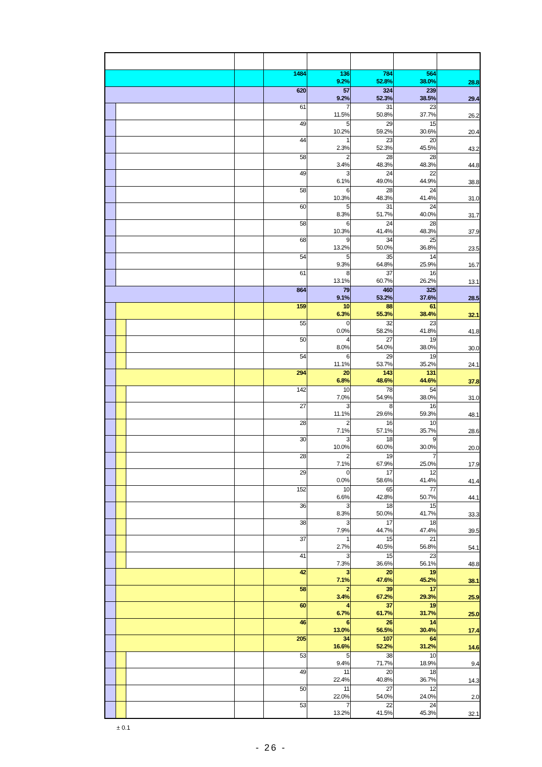| | | 1484 | 136 9.2% | 784 52.8% | 564 38.0% | 28.8 |
| | | 620 | 57 9.2% | 324 52.3% | 239 38.5% | 29.4 |
| | | 61 | 7 11.5% | 31 50.8% | 23 37.7% | 26.2 |
| | | 49 | 5 10.2% | 29 59.2% | 15 30.6% | 20.4 |
| | | 44 | 1 2.3% | 23 52.3% | 20 45.5% | 43.2 |
| | | 58 | 2 3.4% | 28 48.3% | 28 48.3% | 44.8 |
| | | 49 | 3 6.1% | 24 49.0% | 22 44.9% | 38.8 |
| | | 58 | 6 10.3% | 28 48.3% | 24 41.4% | 31.0 |
| | | 60 | 5 8.3% | 31 51.7% | 24 40.0% | 31.7 |
| | | 58 | 6 10.3% | 24 41.4% | 28 48.3% | 37.9 |
| | | 68 | 9 13.2% | 34 50.0% | 25 36.8% | 23.5 |
| | | 54 | 5 9.3% | 35 64.8% | 14 25.9% | 16.7 |
| | | 61 | 8 13.1% | 37 60.7% | 16 26.2% | 13.1 |
| | | 864 | 79 9.1% | 460 53.2% | 325 37.6% | 28.5 |
| | | 159 | 10 6.3% | 88 55.3% | 61 38.4% | 32.1 |
| | | 55 | 0 0.0% | 32 58.2% | 23 41.8% | 41.8 |
| | | 50 | 4 8.0% | 27 54.0% | 19 38.0% | 30.0 |
| | | 54 | 6 11.1% | 29 53.7% | 19 35.2% | 24.1 |
| | | 294 | 20 6.8% | 143 48.6% | 131 44.6% | 37.8 |
| | | 142 | 10 7.0% | 78 54.9% | 54 38.0% | 31.0 |
| | | 27 | 3 11.1% | 8 29.6% | 16 59.3% | 48.1 |
| | | 28 | 2 7.1% | 16 57.1% | 10 35.7% | 28.6 |
| | | 30 | 3 10.0% | 18 60.0% | 9 30.0% | 20.0 |
| | | 28 | 2 7.1% | 19 67.9% | 7 25.0% | 17.9 |
| | | 29 | 0 0.0% | 17 58.6% | 12 41.4% | 41.4 |
| | | 152 | 10 6.6% | 65 42.8% | 77 50.7% | 44.1 |
| | | 36 | 3 8.3% | 18 50.0% | 15 41.7% | 33.3 |
| | | 38 | 3 7.9% | 17 44.7% | 18 47.4% | 39.5 |
| | | 37 | 1 2.7% | 15 40.5% | 21 56.8% | 54.1 |
| | | 41 | 3 7.3% | 15 36.6% | 23 56.1% | 48.8 |
| | | 42 | 3 7.1% | 20 47.6% | 19 45.2% | 38.1 |
| | | 58 | 2 3.4% | 39 67.2% | 17 29.3% | 25.9 |
| | | 60 | 4 6.7% | 37 61.7% | 19 31.7% | 25.0 |
| | | 46 | 6 13.0% | 26 56.5% | 14 30.4% | 17.4 |
| | | 205 | 34 16.6% | 107 52.2% | 64 31.2% | 14.6 |
| | | 53 | 5 9.4% | 38 71.7% | 10 18.9% | 9.4 |
| | | 49 | 11 22.4% | 20 40.8% | 18 36.7% | 14.3 |
| | | 50 | 11 22.0% | 27 54.0% | 12 24.0% | 2.0 |
| | | 53 | 7 13.2% | 22 41.5% | 24 45.3% | 32.1 |
± 0.1
- 26 -